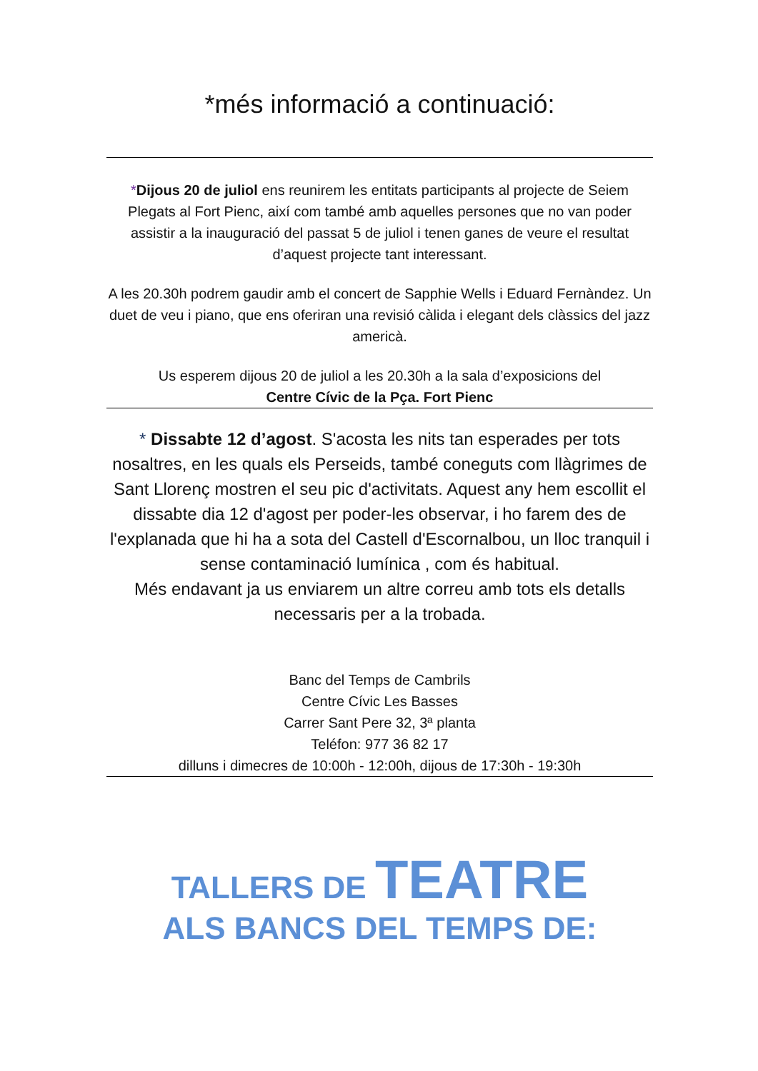*més informació a continuació:
*Dijous 20 de juliol ens reunirem les entitats participants al projecte de Seiem Plegats al Fort Pienc, així com també amb aquelles persones que no van poder assistir a la inauguració del passat 5 de juliol i tenen ganes de veure el resultat d’aquest projecte tant interessant.
A les 20.30h podrem gaudir amb el concert de Sapphie Wells i Eduard Fernàndez. Un duet de veu i piano, que ens oferiran una revisió càlida i elegant dels clàssics del jazz americà.
Us esperem dijous 20 de juliol a les 20.30h a la sala d’exposicions del
Centre Cívic de la Pça. Fort Pienc
* Dissabte 12 d’agost. S'acosta les nits tan esperades per tots nosaltres, en les quals els Perseids, també coneguts com llàgrimes de Sant Llorenç mostren el seu pic d'activitats. Aquest any hem escollit el dissabte dia 12 d'agost per poder-les observar, i ho farem des de l'explanada que hi ha a sota del Castell d'Escornalbou, un lloc tranquil i sense contaminació lumínica , com és habitual.
Més endavant ja us enviarem un altre correu amb tots els detalls necessaris per a la trobada.
Banc del Temps de Cambrils
Centre Cívic Les Basses
Carrer Sant Pere 32, 3ª planta
Teléfon: 977 36 82 17
dilluns i dimecres de 10:00h - 12:00h, dijous de 17:30h - 19:30h
TALLERS DE TEATRE
ALS BANCS DEL TEMPS DE: